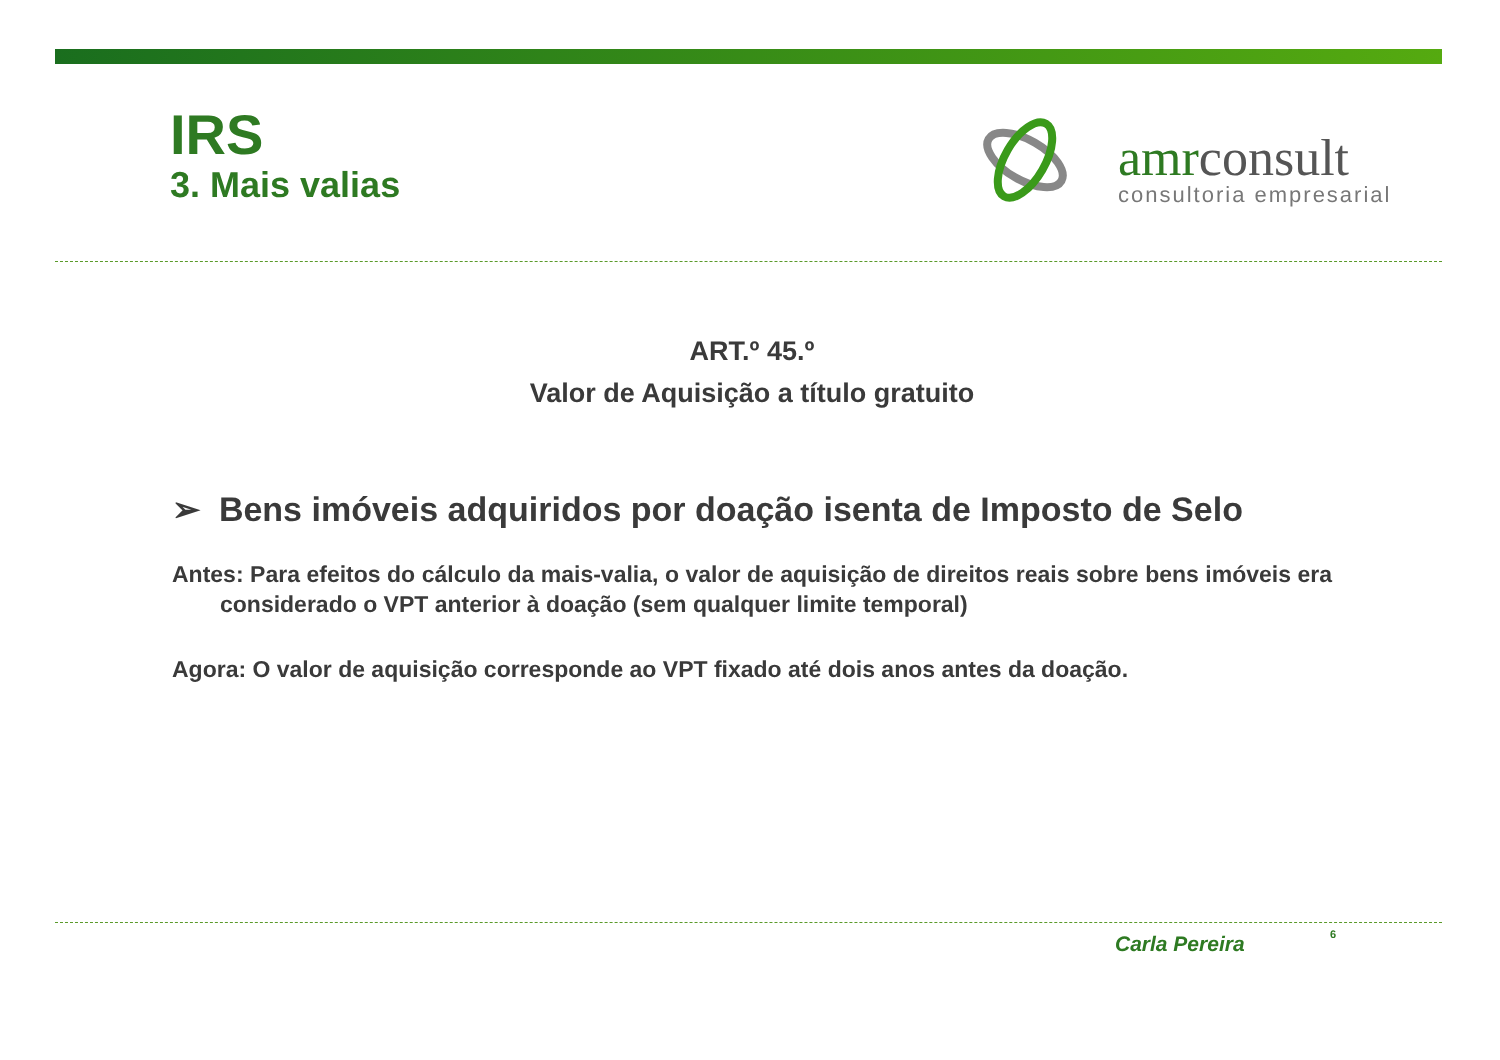IRS
3. Mais valias
amrconsult
consultoria empresarial
ART.º 45.º
Valor de Aquisição a título gratuito
➢ Bens imóveis adquiridos por doação isenta de Imposto de Selo
Antes: Para efeitos do cálculo da mais-valia, o valor de aquisição de direitos reais sobre bens imóveis era considerado o VPT anterior à doação (sem qualquer limite temporal)
Agora: O valor de aquisição corresponde ao VPT fixado até dois anos antes da doação.
Carla Pereira 6